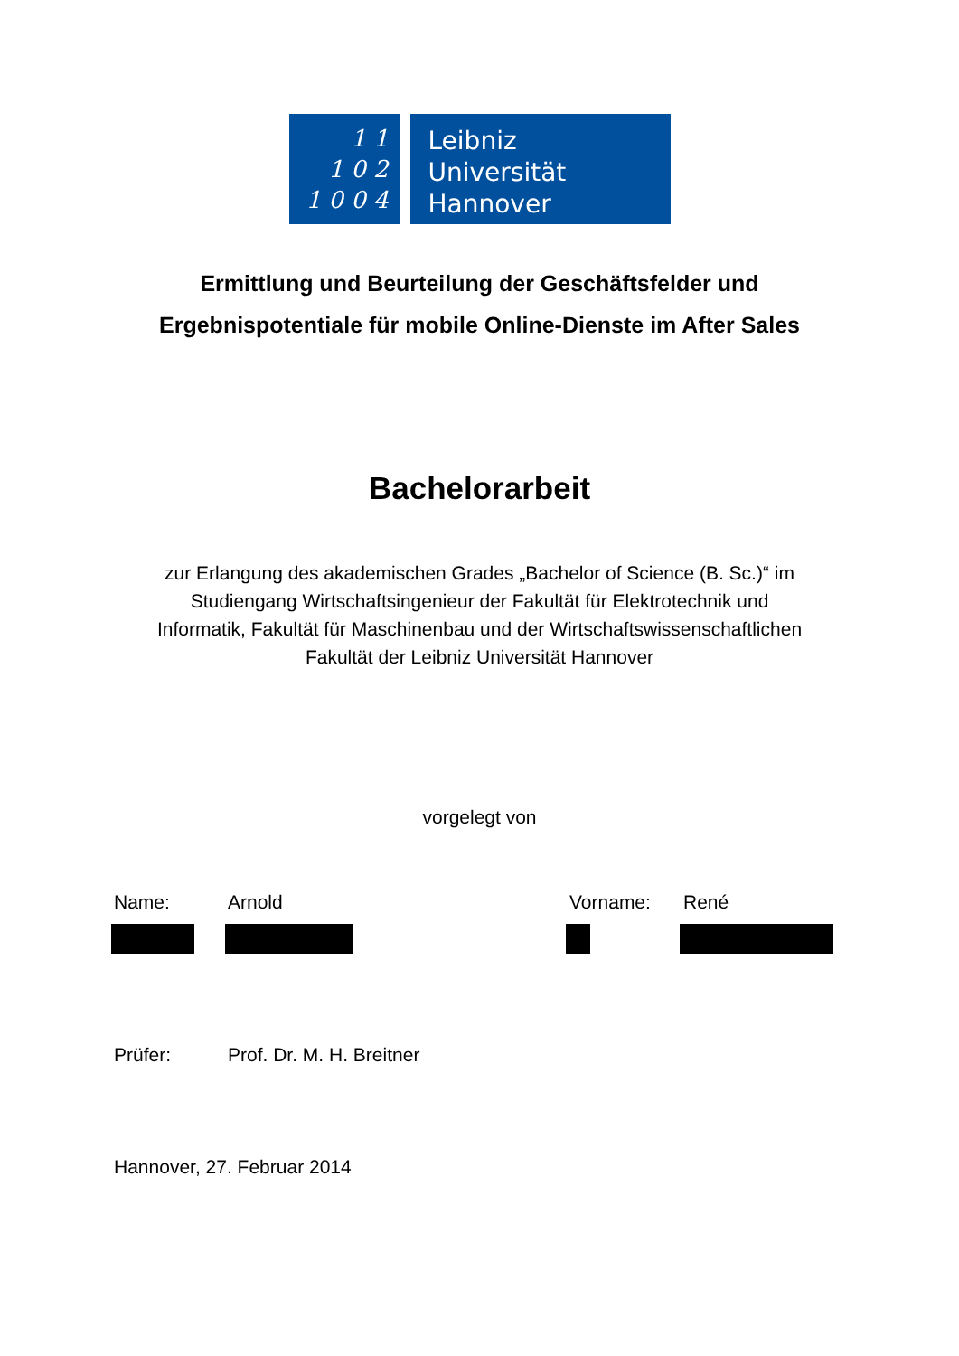1 1
1 0 2
1 0 0 4
Leibniz
Universität
Hannover
Ermittlung und Beurteilung der Geschäftsfelder und
Ergebnispotentiale für mobile Online-Dienste im After Sales
Bachelorarbeit
zur Erlangung des akademischen Grades „Bachelor of Science (B. Sc.)“ im
Studiengang Wirtschaftsingenieur der Fakultät für Elektrotechnik und
Informatik, Fakultät für Maschinenbau und der Wirtschaftswissenschaftlichen
Fakultät der Leibniz Universität Hannover
vorgelegt von
Name: Arnold Vorname: René
Prüfer: Prof. Dr. M. H. Breitner
Hannover, 27. Februar 2014